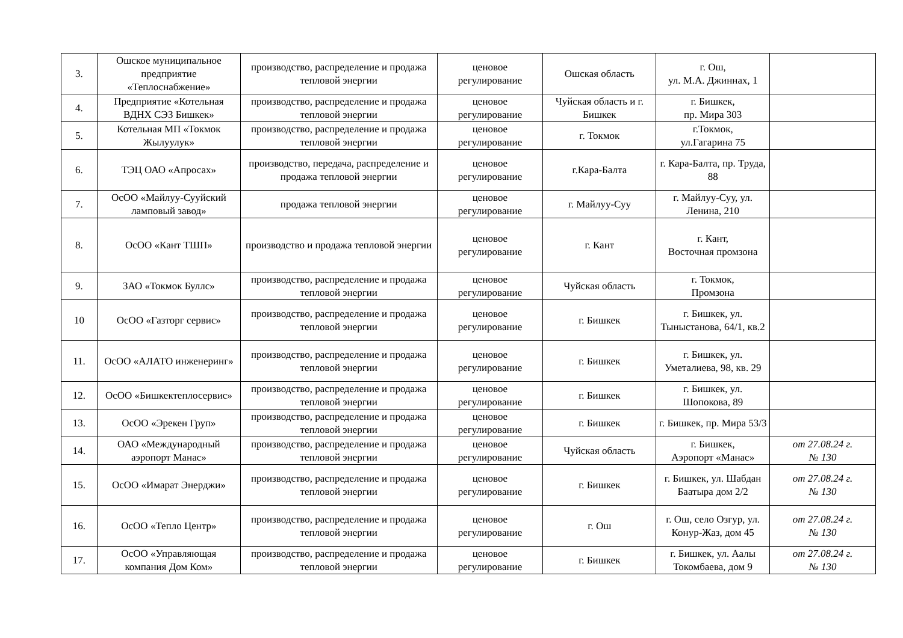| 3. | Ошское муниципальное предприятие «Теплоснабжение» | производство, распределение и продажа тепловой энергии | ценовое регулирование | Ошская область | г. Ош, ул. М.А. Джиннах, 1 | |
| 4. | Предприятие «Котельная ВДНХ СЭЗ Бишкек» | производство, распределение и продажа тепловой энергии | ценовое регулирование | Чуйская область и г. Бишкек | г. Бишкек, пр. Мира 303 | |
| 5. | Котельная МП «Токмок Жылуулук» | производство, распределение и продажа тепловой энергии | ценовое регулирование | г. Токмок | г.Токмок, ул.Гагарина 75 | |
| 6. | ТЭЦ ОАО «Апросах» | производство, передача, распределение и продажа тепловой энергии | ценовое регулирование | г.Кара-Балта | г. Кара-Балта, пр. Труда, 88 | |
| 7. | ОсОО «Майлуу-Сууйский ламповый завод» | продажа тепловой энергии | ценовое регулирование | г. Майлуу-Суу | г. Майлуу-Суу, ул. Ленина, 210 | |
| 8. | ОсОО «Кант ТШП» | производство и продажа тепловой энергии | ценовое регулирование | г. Кант | г. Кант, Восточная промзона | |
| 9. | ЗАО «Токмок Буллс» | производство, распределение и продажа тепловой энергии | ценовое регулирование | Чуйская область | г. Токмок, Промзона | |
| 10 | ОсОО «Газторг сервис» | производство, распределение и продажа тепловой энергии | ценовое регулирование | г. Бишкек | г. Бишкек, ул. Тыныстанова, 64/1, кв.2 | |
| 11. | ОсОО «АЛАТО инженеринг» | производство, распределение и продажа тепловой энергии | ценовое регулирование | г. Бишкек | г. Бишкек, ул. Уметалиева, 98, кв. 29 | |
| 12. | ОсОО «Бишкектеплосервис» | производство, распределение и продажа тепловой энергии | ценовое регулирование | г. Бишкек | г. Бишкек, ул. Шопокова, 89 | |
| 13. | ОсОО «Эрекен Груп» | производство, распределение и продажа тепловой энергии | ценовое регулирование | г. Бишкек | г. Бишкек, пр. Мира 53/3 | |
| 14. | ОАО «Международный аэропорт Манас» | производство, распределение и продажа тепловой энергии | ценовое регулирование | Чуйская область | г. Бишкек, Аэропорт «Манас» | от 27.08.24 г. № 130 |
| 15. | ОсОО «Имарат Энерджи» | производство, распределение и продажа тепловой энергии | ценовое регулирование | г. Бишкек | г. Бишкек, ул. Шабдан Баатыра дом 2/2 | от 27.08.24 г. № 130 |
| 16. | ОсОО «Тепло Центр» | производство, распределение и продажа тепловой энергии | ценовое регулирование | г. Ош | г. Ош, село Озгур, ул. Конур-Жаз, дом 45 | от 27.08.24 г. № 130 |
| 17. | ОсОО «Управляющая компания Дом Ком» | производство, распределение и продажа тепловой энергии | ценовое регулирование | г. Бишкек | г. Бишкек, ул. Аалы Токомбаева, дом 9 | от 27.08.24 г. № 130 |